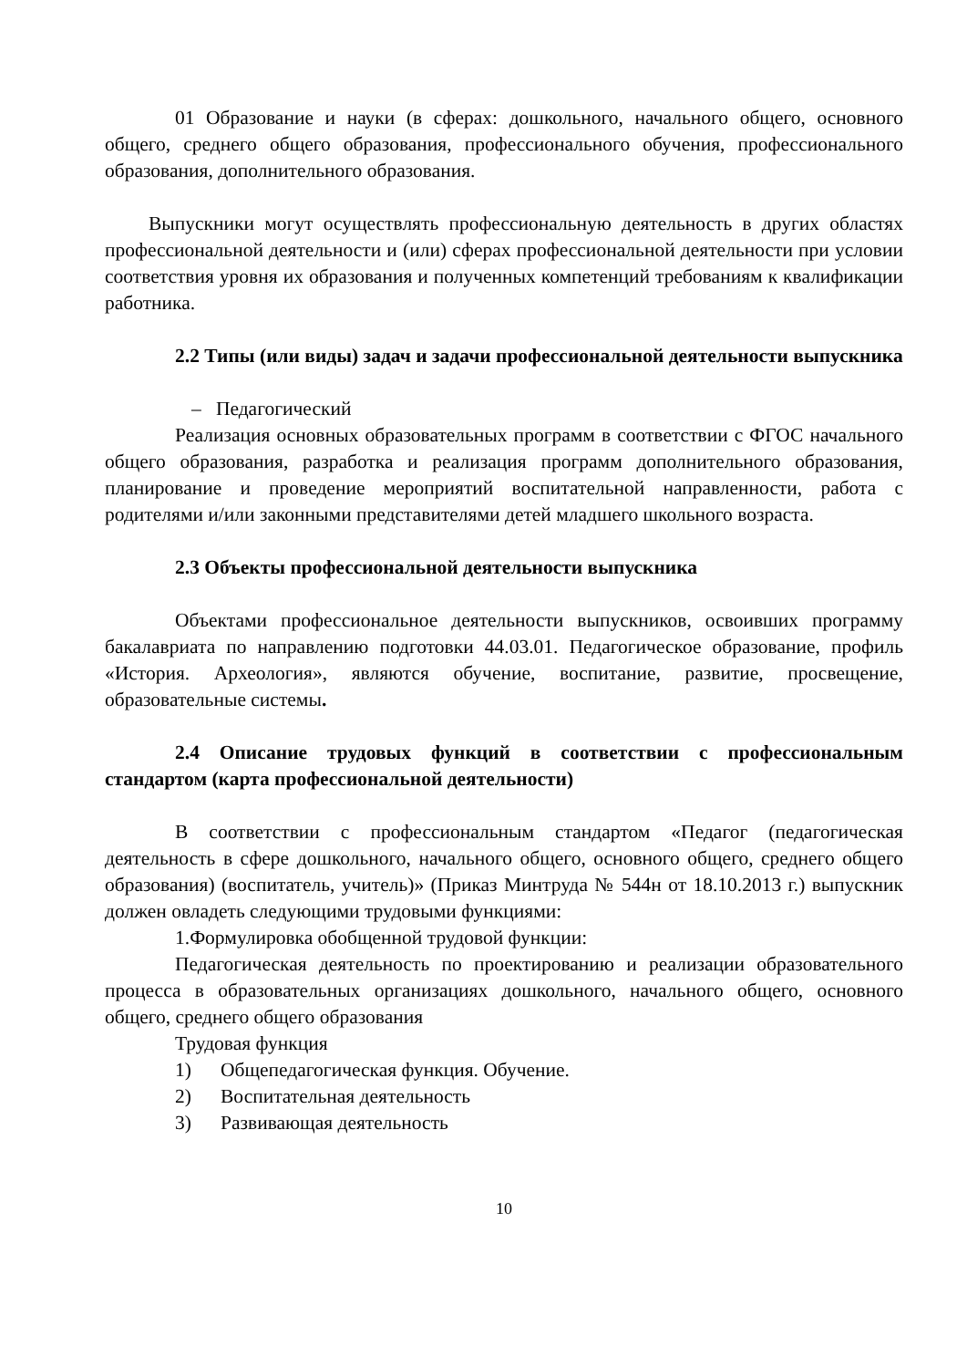01 Образование и науки (в сферах: дошкольного, начального общего, основного общего, среднего общего образования, профессионального обучения, профессионального образования, дополнительного образования.
Выпускники могут осуществлять профессиональную деятельность в других областях профессиональной деятельности и (или) сферах профессиональной деятельности при условии соответствия уровня их образования и полученных компетенций требованиям к квалификации работника.
2.2 Типы (или виды) задач и задачи профессиональной деятельности выпускника
– Педагогический
Реализация основных образовательных программ в соответствии с ФГОС начального общего образования, разработка и реализация программ дополнительного образования, планирование и проведение мероприятий воспитательной направленности, работа с родителями и/или законными представителями детей младшего школьного возраста.
2.3 Объекты профессиональной деятельности выпускника
Объектами профессиональное деятельности выпускников, освоивших программу бакалавриата по направлению подготовки 44.03.01. Педагогическое образование, профиль «История. Археология», являются обучение, воспитание, развитие, просвещение, образовательные системы.
2.4 Описание трудовых функций в соответствии с профессиональным стандартом (карта профессиональной деятельности)
В соответствии с профессиональным стандартом «Педагог (педагогическая деятельность в сфере дошкольного, начального общего, основного общего, среднего общего образования) (воспитатель, учитель)» (Приказ Минтруда № 544н от 18.10.2013 г.) выпускник должен овладеть следующими трудовыми функциями:
1.Формулировка обобщенной трудовой функции:
Педагогическая деятельность по проектированию и реализации образовательного процесса в образовательных организациях дошкольного, начального общего, основного общего, среднего общего образования
Трудовая функция
1) Общепедагогическая функция. Обучение.
2) Воспитательная деятельность
3) Развивающая деятельность
10